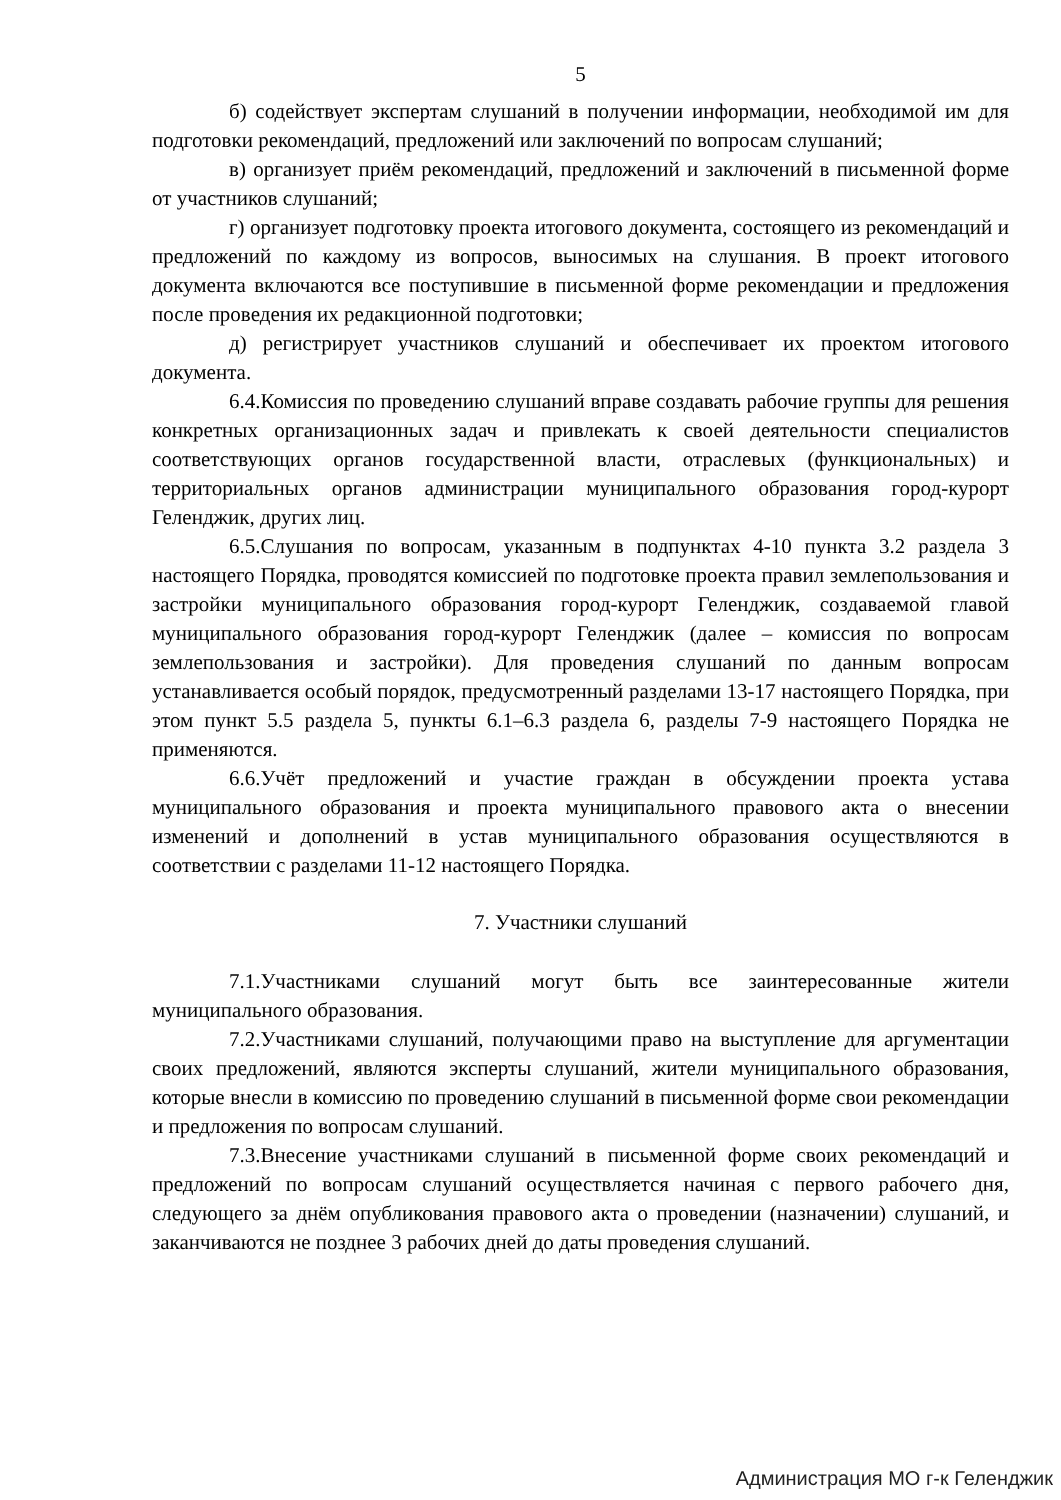5
б) содействует экспертам слушаний в получении информации, необходимой им для подготовки рекомендаций, предложений или заключений по вопросам слушаний;
в) организует приём рекомендаций, предложений и заключений в письменной форме от участников слушаний;
г) организует подготовку проекта итогового документа, состоящего из рекомендаций и предложений по каждому из вопросов, выносимых на слушания. В проект итогового документа включаются все поступившие в письменной форме рекомендации и предложения после проведения их редакционной подготовки;
д) регистрирует участников слушаний и обеспечивает их проектом итогового документа.
6.4.Комиссия по проведению слушаний вправе создавать рабочие группы для решения конкретных организационных задач и привлекать к своей деятельности специалистов соответствующих органов государственной власти, отраслевых (функциональных) и территориальных органов администрации муниципального образования город-курорт Геленджик, других лиц.
6.5.Слушания по вопросам, указанным в подпунктах 4-10 пункта 3.2 раздела 3 настоящего Порядка, проводятся комиссией по подготовке проекта правил землепользования и застройки муниципального образования город-курорт Геленджик, создаваемой главой муниципального образования город-курорт Геленджик (далее – комиссия по вопросам землепользования и застройки). Для проведения слушаний по данным вопросам устанавливается особый порядок, предусмотренный разделами 13-17 настоящего Порядка, при этом пункт 5.5 раздела 5, пункты 6.1–6.3 раздела 6, разделы 7-9 настоящего Порядка не применяются.
6.6.Учёт предложений и участие граждан в обсуждении проекта устава муниципального образования и проекта муниципального правового акта о внесении изменений и дополнений в устав муниципального образования осуществляются в соответствии с разделами 11-12 настоящего Порядка.
7. Участники слушаний
7.1.Участниками слушаний могут быть все заинтересованные жители муниципального образования.
7.2.Участниками слушаний, получающими право на выступление для аргументации своих предложений, являются эксперты слушаний, жители муниципального образования, которые внесли в комиссию по проведению слушаний в письменной форме свои рекомендации и предложения по вопросам слушаний.
7.3.Внесение участниками слушаний в письменной форме своих рекомендаций и предложений по вопросам слушаний осуществляется начиная с первого рабочего дня, следующего за днём опубликования правового акта о проведении (назначении) слушаний, и заканчиваются не позднее 3 рабочих дней до даты проведения слушаний.
Администрация МО г-к Геленджик